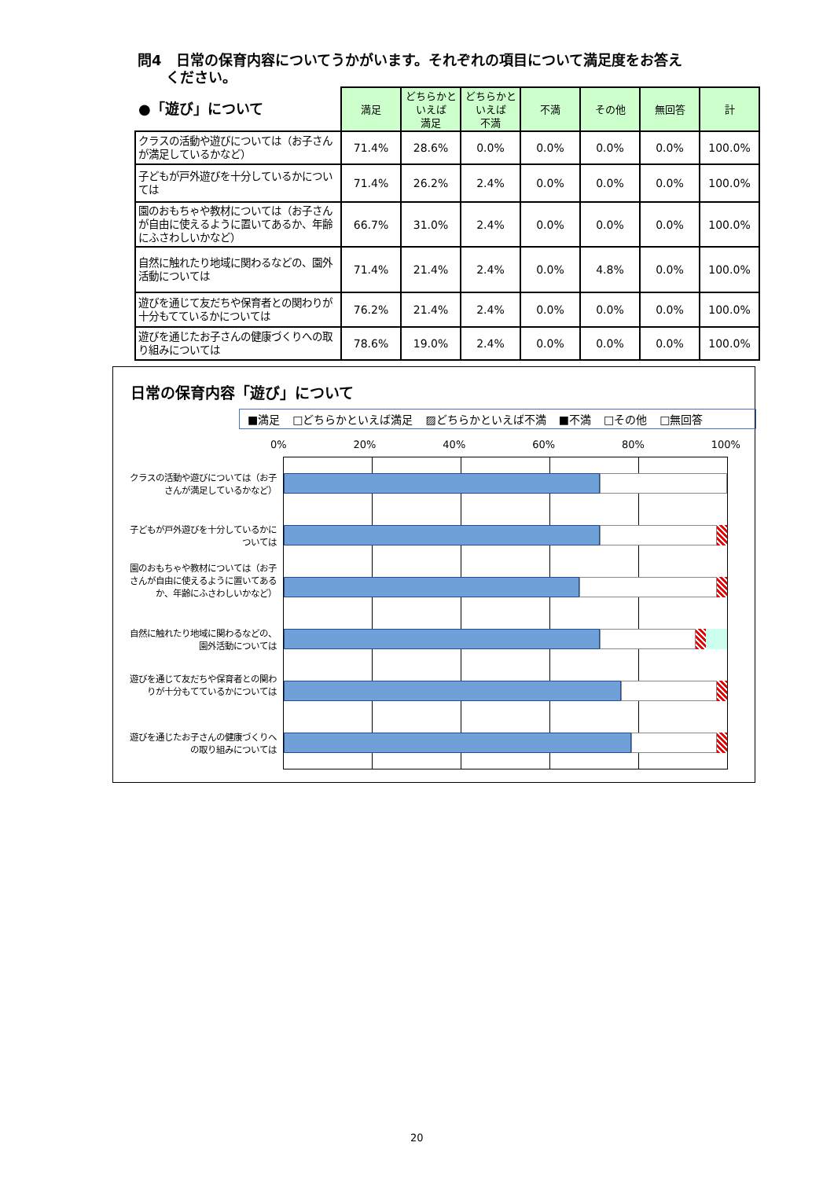問4　日常の保育内容についてうかがいます。それぞれの項目について満足度をお答え
　　ください。
| ●「遊び」について | 満足 | どちらかと いえば 満足 | どちらかと いえば 不満 | 不満 | その他 | 無回答 | 計 |
| --- | --- | --- | --- | --- | --- | --- | --- |
| クラスの活動や遊びについては（お子さんが満足しているかなど） | 71.4% | 28.6% | 0.0% | 0.0% | 0.0% | 0.0% | 100.0% |
| 子どもが戸外遊びを十分しているかについては | 71.4% | 26.2% | 2.4% | 0.0% | 0.0% | 0.0% | 100.0% |
| 園のおもちゃや教材については（お子さんが自由に使えるように置いてあるか、年齢にふさわしいかなど） | 66.7% | 31.0% | 2.4% | 0.0% | 0.0% | 0.0% | 100.0% |
| 自然に触れたり地域に関わるなどの、園外活動については | 71.4% | 21.4% | 2.4% | 0.0% | 4.8% | 0.0% | 100.0% |
| 遊びを通じて友だちや保育者との関わりが十分もてているかについては | 76.2% | 21.4% | 2.4% | 0.0% | 0.0% | 0.0% | 100.0% |
| 遊びを通じたお子さんの健康づくりへの取り組みについては | 78.6% | 19.0% | 2.4% | 0.0% | 0.0% | 0.0% | 100.0% |
日常の保育内容「遊び」について
■満足 □どちらかといえば満足 ▨どちらかといえば不満 ■不満 □その他 □無回答
0% 20% 40% 60% 80% 100%
クラスの活動や遊びについては（お子さんが満足しているかなど）
子どもが戸外遊びを十分しているかについては
園のおもちゃや教材については（お子さんが自由に使えるように置いてあるか、年齢にふさわしいかなど）
自然に触れたり地域に関わるなどの、園外活動については
遊びを通じて友だちや保育者との関わりが十分もてているかについては
遊びを通じたお子さんの健康づくりへの取り組みについては
20